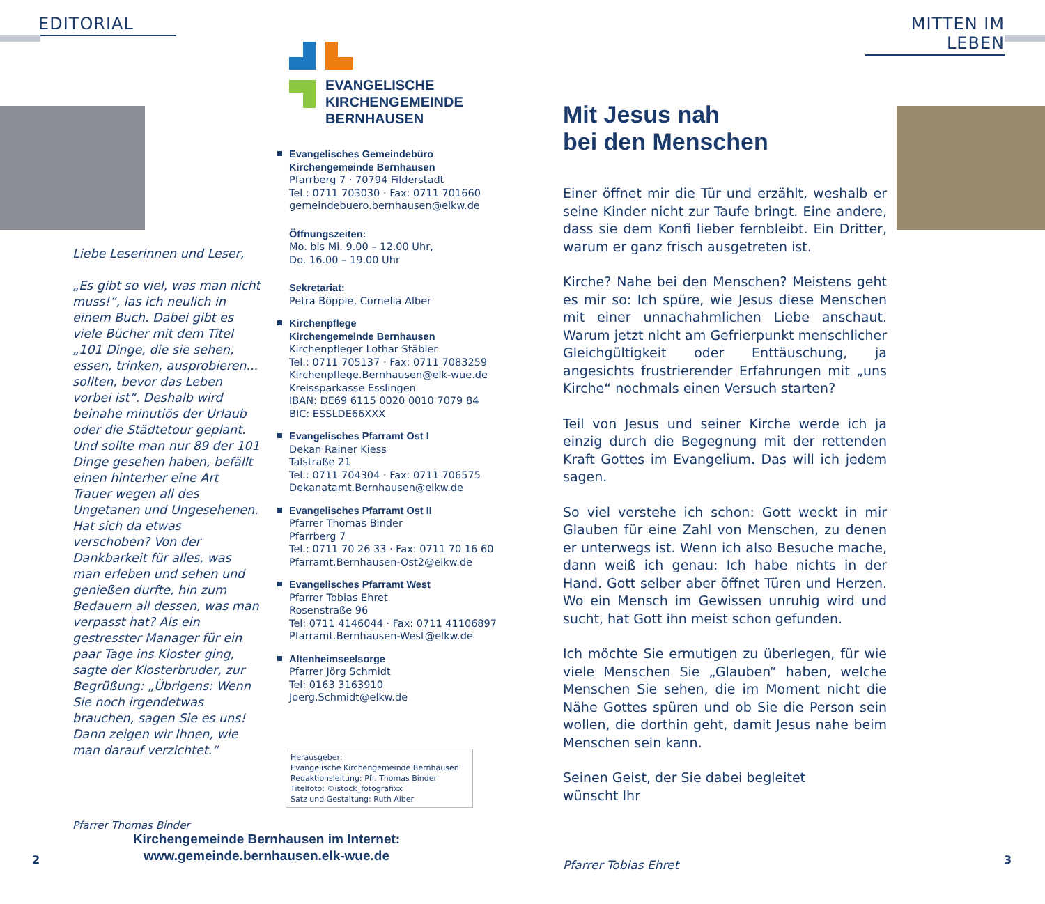EDITORIAL
Liebe Leserinnen und Leser,
„Es gibt so viel, was man nicht muss!“, las ich neulich in einem Buch. Dabei gibt es viele Bücher mit dem Titel „101 Dinge, die sie sehen, essen, trinken, ausprobieren... sollten, bevor das Leben vorbei ist“. Deshalb wird beinahe minutiös der Urlaub oder die Städtetour geplant. Und sollte man nur 89 der 101 Dinge gesehen haben, befällt einen hinterher eine Art Trauer wegen all des Ungetanen und Ungesehenen. Hat sich da etwas verschoben? Von der Dankbarkeit für alles, was man erleben und sehen und genießen durfte, hin zum Bedauern all dessen, was man verpasst hat? Als ein gestresster Manager für ein paar Tage ins Kloster ging, sagte der Klosterbruder, zur Begrüßung: „Übrigens: Wenn Sie noch irgendetwas brauchen, sagen Sie es uns! Dann zeigen wir Ihnen, wie man darauf verzichtet.“
Pfarrer Thomas Binder
EVANGELISCHE
KIRCHENGEMEINDE
BERNHAUSEN
Evangelisches Gemeindebüro
Kirchengemeinde Bernhausen
Pfarrberg 7 · 70794 Filderstadt
Tel.: 0711 703030 · Fax: 0711 701660
gemeindebuero.bernhausen@elkw.de
Öffnungszeiten:
Mo. bis Mi. 9.00 – 12.00 Uhr,
Do. 16.00 – 19.00 Uhr
Sekretariat:
Petra Böpple, Cornelia Alber
Kirchenpflege
Kirchengemeinde Bernhausen
Kirchenpfleger Lothar Stäbler
Tel.: 0711 705137 · Fax: 0711 7083259
Kirchenpflege.Bernhausen@elk-wue.de
Kreissparkasse Esslingen
IBAN: DE69 6115 0020 0010 7079 84
BIC: ESSLDE66XXX
Evangelisches Pfarramt Ost I
Dekan Rainer Kiess
Talstraße 21
Tel.: 0711 704304 · Fax: 0711 706575
Dekanatamt.Bernhausen@elkw.de
Evangelisches Pfarramt Ost II
Pfarrer Thomas Binder
Pfarrberg 7
Tel.: 0711 70 26 33 · Fax: 0711 70 16 60
Pfarramt.Bernhausen-Ost2@elkw.de
Evangelisches Pfarramt West
Pfarrer Tobias Ehret
Rosenstraße 96
Tel: 0711 4146044 · Fax: 0711 41106897
Pfarramt.Bernhausen-West@elkw.de
Altenheimseelsorge
Pfarrer Jörg Schmidt
Tel: 0163 3163910
Joerg.Schmidt@elkw.de
Herausgeber:
Evangelische Kirchengemeinde Bernhausen
Redaktionsleitung: Pfr. Thomas Binder
Titelfoto: ©istock_fotografixx
Satz und Gestaltung: Ruth Alber
Kirchengemeinde Bernhausen im Internet:
www.gemeinde.bernhausen.elk-wue.de
2
MITTEN IM LEBEN
Mit Jesus nah
bei den Menschen
Einer öffnet mir die Tür und erzählt, weshalb er seine Kinder nicht zur Taufe bringt. Eine andere, dass sie dem Konfi lieber fernbleibt. Ein Dritter, warum er ganz frisch ausgetreten ist.
Kirche? Nahe bei den Menschen? Meistens geht es mir so: Ich spüre, wie Jesus diese Menschen mit einer unnachahmlichen Liebe anschaut. Warum jetzt nicht am Gefrierpunkt menschlicher Gleichgültigkeit oder Enttäuschung, ja angesichts frustrierender Erfahrungen mit „uns Kirche“ nochmals einen Versuch starten?
Teil von Jesus und seiner Kirche werde ich ja einzig durch die Begegnung mit der rettenden Kraft Gottes im Evangelium. Das will ich jedem sagen.
So viel verstehe ich schon: Gott weckt in mir Glauben für eine Zahl von Menschen, zu denen er unterwegs ist. Wenn ich also Besuche mache, dann weiß ich genau: Ich habe nichts in der Hand. Gott selber aber öffnet Türen und Herzen. Wo ein Mensch im Gewissen unruhig wird und sucht, hat Gott ihn meist schon gefunden.
Ich möchte Sie ermutigen zu überlegen, für wie viele Menschen Sie „Glauben“ haben, welche Menschen Sie sehen, die im Moment nicht die Nähe Gottes spüren und ob Sie die Person sein wollen, die dorthin geht, damit Jesus nahe beim Menschen sein kann.
Seinen Geist, der Sie dabei begleitet
wünscht Ihr
Pfarrer Tobias Ehret
3